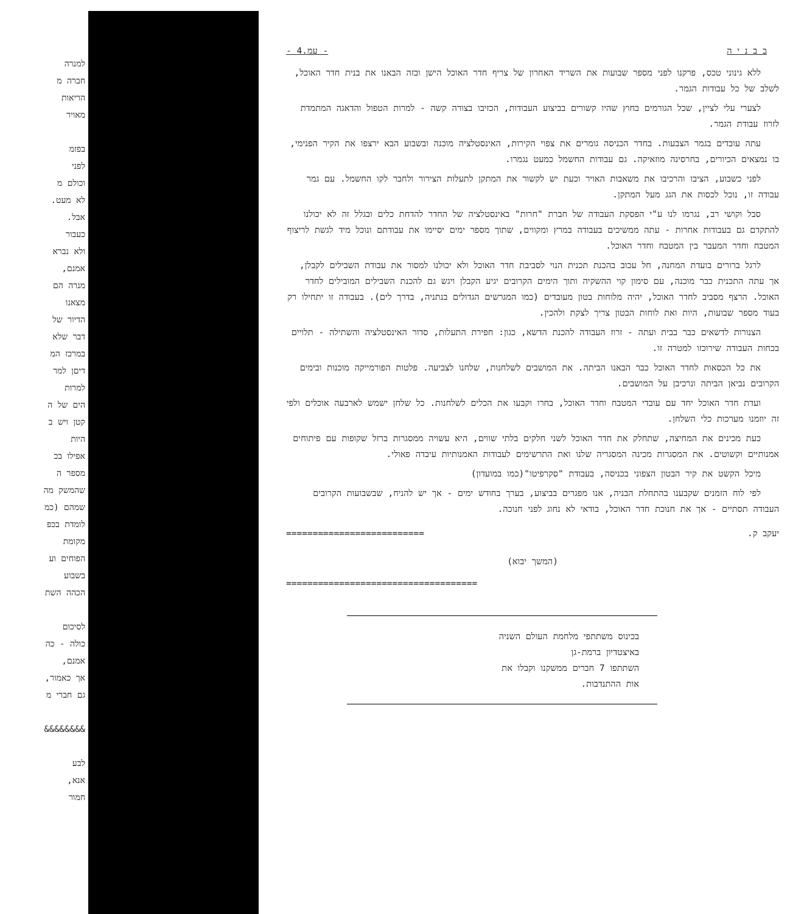למנרה
חברה מ
הריאות
מאויר
בפזמ
לפני
וכולם מ
לא מעט.
אבל.
כעבור
ולא נברא
אמנם,
מנרה הם
מצאנו
הדיור של
דבר שלא
במרכז המ
דיםן למר
למרות
הים של ה
קטן ויש ב
היות
אפילו בכ
מספר ה
שהמשק מה
שמהם (כמ
לומדת בכפ
מקומת
הפוחים וע
בשבוע
הכהה השת
לסיכום
כולה - כה
אמנם,
אך כאמור,
גם חברי מ
&&&&&&&&
לבע
אנא,
חמור
ב ב נ י ה - עמ.4 -
ללא גינוני טכס, פרקנו לפני מספר שבועות את השריד האחרון של צריף חדר האוכל הישן ובזה הבאנו את בנית חדר האוכל, לשלב של כל עבודות הגמר.
לצערי עלי לציין, שכל הגורמים בחוץ שהיו קשורים בביצוע העבודות, הכזיבו בצורה קשה - למרות הטפול והדאגה המתמדת לזרוז עבודת הגמר.
עתה עובדים בגמר הצבעות. בחדר הכניסה גומרים את צפוי הקירות, האינסטלציה מוכנה ובשבוע הבא ירצפו את הקיר הפנימי, בו נמצאים הכיורים, בחרסינה מוזאיקה. גם עבודות החשמל כמעט נגמרו.
לפני כשבוע, הציבו והרכיבו את משאבות האויר וכעת יש לקשור את המתקן לתעלות הצירור ולחבר לקו החשמל. עם גמר עבודה זו, נוכל לכסות את הגג מעל המתקן.
סבל וקושי רב, נגרמו לנו ע"י הפסקת העבודה של חברת "חרות" באינסטלציה של החדר להדחת כלים ובגלל זה לא יכולנו להתקדם גם בעבודות אחרות - עתה ממשיכים בעבודה במרץ ומקווים, שתוך מספר ימים יסיימו את עבודתם ונוכל מיד לגשת לריצוף המטבח וחדר המעבר בין המטבח וחדר האוכל.
לרגל ברורים בועדת המחנה, חל עכוב בהכנת תכנית הנוי לסביבת חדר האוכל ולא יכולנו למסור את עבודת השבילים לקבלן, אך עתה התכנית כבר מוכנה, עם סימון קוי ההשקיה ותוך הימים הקרובים יגיע הקבלן ויגש גם להכנת השבילים המובילים לחדר האוכל. הרצף מסביב לחדר האוכל, יהיה מלוחות בטון מעובדים (כמו המגרשים הגדולים בנתניה, בדרך לים). בעבודה זו יתחילו רק בעוד מספר שבועות, היות ואת לוחות הבטון צריך לצקת ולהכין.
הצנורות לדשאים כבר בבית ועתה - זרוז העבודה להכנת הדשא, כגון: חפירת התעלות, סדור האינסטלציה והשתילה - תלויים בכחות העבודה שירוכזו למטרה זו.
את כל הכסאות לחדר האוכל כבר הבאנו הביתה. את המושבים לשלחנות, שלחנו לצביעה. פלטות הפורמייקה מוכנות ובימים הקרובים נביאן הביתה ונרכיבן על המושבים.
ועדת חדר האוכל יחד עם עובדי המטבח וחדר האוכל, בחרו וקבעו את הכלים לשלחנות. כל שלחן ישמש לארבעה אוכלים ולפי זה יוזמנו מערכות כלי השלחן.
כעת מכינים את המחיצה, שתחלק את חדר האוכל לשני חלקים בלתי שווים, היא עשויה ממסגרות ברזל שקופות עם פיתוחים אמנותיים וקשוטים. את המסגרות מכינה המסגריה שלנו ואת התרשימים לעבודות האמנותיות עיבדה פאולי.
מיכל הקשט את קיר הבטון הצפוני בכניסה, בעבודת "סקרפיטו"(כמו במועדון)
לפי לוח הזמנים שקבענו בהתחלת הבניה, אנו מפגרים בביצוע, בערך בחודש ימים - אך יש להניח, שבשבועות הקרובים העבודה תסתיים - אך את חנוכת חדר האוכל, בודאי לא נחוג לפני חנוכה.
יעקב ק. ==========================
(המשך יבוא)
====================================
בכינוס משתתפי מלחמת העולם השניה
באיצטדיון ברמת-גן
השתתפו 7 חברים ממשקנו וקבלו את
אות ההתנדבות.